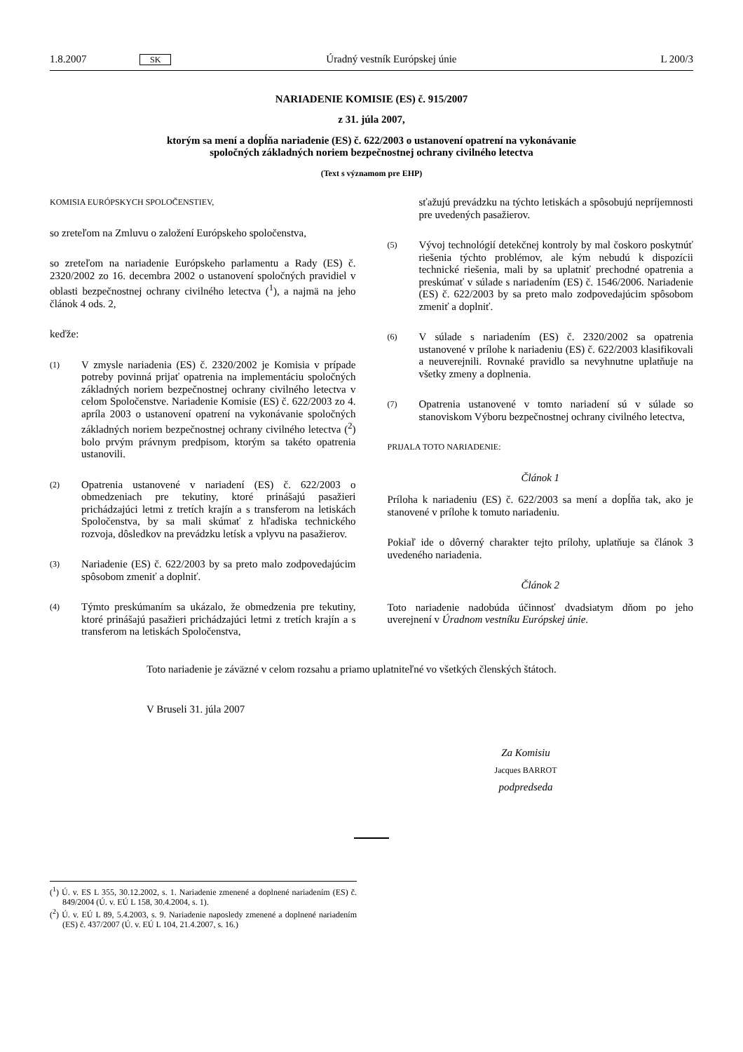1.8.2007 SK Úradný vestník Európskej únie L 200/3
NARIADENIE KOMISIE (ES) č. 915/2007
z 31. júla 2007,
ktorým sa mení a dopĺňa nariadenie (ES) č. 622/2003 o ustanovení opatrení na vykonávanie
spoločných základných noriem bezpečnostnej ochrany civilného letectva
(Text s významom pre EHP)
KOMISIA EURÓPSKYCH SPOLOČENSTIEV,
so zreteľom na Zmluvu o založení Európskeho spoločenstva,
so zreteľom na nariadenie Európskeho parlamentu a Rady (ES) č. 2320/2002 zo 16. decembra 2002 o ustanovení spoločných pravidiel v oblasti bezpečnostnej ochrany civilného letectva (<sup>1</sup>), a najmä na jeho článok 4 ods. 2,
keďže:
(1) V zmysle nariadenia (ES) č. 2320/2002 je Komisia v prípade potreby povinná prijať opatrenia na implementáciu spoločných základných noriem bezpečnostnej ochrany civilného letectva v celom Spoločenstve. Nariadenie Komisie (ES) č. 622/2003 zo 4. apríla 2003 o ustanovení opatrení na vykonávanie spoločných základných noriem bezpečnostnej ochrany civilného letectva (<sup>2</sup>) bolo prvým právnym predpisom, ktorým sa takéto opatrenia ustanovili.
(2) Opatrenia ustanovené v nariadení (ES) č. 622/2003 o obmedzeniach pre tekutiny, ktoré prinášajú pasažieri prichádzajúci letmi z tretích krajín a s transferom na letiskách Spoločenstva, by sa mali skúmať z hľadiska technického rozvoja, dôsledkov na prevádzku letísk a vplyvu na pasažierov.
(3) Nariadenie (ES) č. 622/2003 by sa preto malo zodpovedajúcim spôsobom zmeniť a doplniť.
(4) Týmto preskúmaním sa ukázalo, že obmedzenia pre tekutiny, ktoré prinášajú pasažieri prichádzajúci letmi z tretích krajín a s transferom na letiskách Spoločenstva,
sťažujú prevádzku na týchto letiskách a spôsobujú nepríjemnosti pre uvedených pasažierov.
(5) Vývoj technológií detekčnej kontroly by mal čoskoro poskytnúť riešenia týchto problémov, ale kým nebudú k dispozícii technické riešenia, mali by sa uplatniť prechodné opatrenia a preskúmať v súlade s nariadením (ES) č. 1546/2006. Nariadenie (ES) č. 622/2003 by sa preto malo zodpovedajúcim spôsobom zmeniť a doplniť.
(6) V súlade s nariadením (ES) č. 2320/2002 sa opatrenia ustanovené v prílohe k nariadeniu (ES) č. 622/2003 klasifikovali a neuverejnili. Rovnaké pravidlo sa nevyhnutne uplatňuje na všetky zmeny a doplnenia.
(7) Opatrenia ustanovené v tomto nariadení sú v súlade so stanoviskom Výboru bezpečnostnej ochrany civilného letectva,
PRIJALA TOTO NARIADENIE:
Článok 1
Príloha k nariadeniu (ES) č. 622/2003 sa mení a dopĺňa tak, ako je stanovené v prílohe k tomuto nariadeniu.
Pokiaľ ide o dôverný charakter tejto prílohy, uplatňuje sa článok 3 uvedeného nariadenia.
Článok 2
Toto nariadenie nadobúda účinnosť dvadsiatym dňom po jeho uverejnení v Úradnom vestníku Európskej únie.
Toto nariadenie je záväzné v celom rozsahu a priamo uplatniteľné vo všetkých členských štátoch.
V Bruseli 31. júla 2007
Za Komisiu
Jacques BARROT
podpredseda
(<sup>1</sup>) Ú. v. ES L 355, 30.12.2002, s. 1. Nariadenie zmenené a doplnené nariadením (ES) č. 849/2004 (Ú. v. EÚ L 158, 30.4.2004, s. 1).
(<sup>2</sup>) Ú. v. EÚ L 89, 5.4.2003, s. 9. Nariadenie naposledy zmenené a doplnené nariadením (ES) č. 437/2007 (Ú. v. EÚ L 104, 21.4.2007, s. 16.)